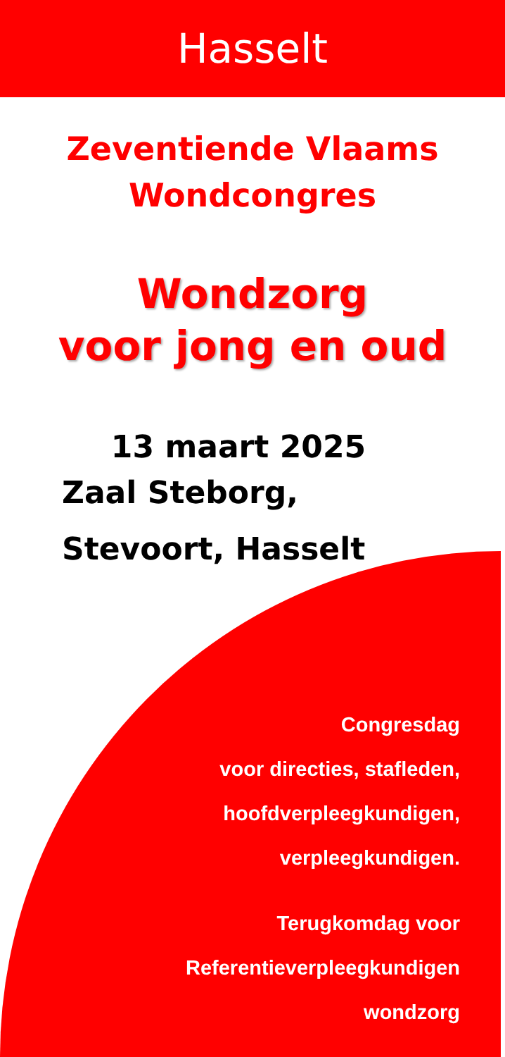Hasselt
Zeventiende Vlaams
Wondcongres
Wondzorg
voor jong en oud
13 maart 2025
Zaal Steborg,
Stevoort, Hasselt
Congresdag
voor directies, stafleden,
hoofdverpleegkundigen,
verpleegkundigen.
Terugkomdag voor
Referentieverpleegkundigen
wondzorg